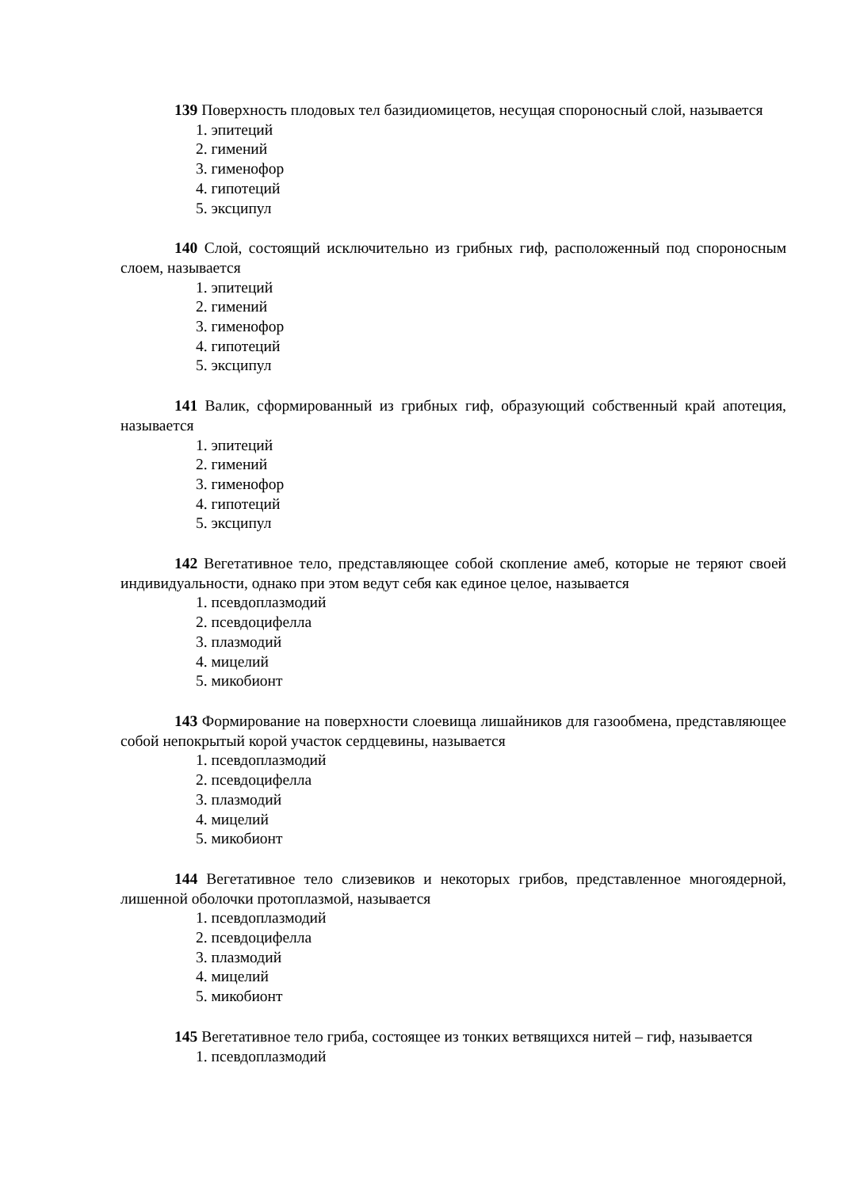139 Поверхность плодовых тел базидиомицетов, несущая спороносный слой, называется
1. эпитеций
2. гимений
3. гименофор
4. гипотеций
5. эксципул
140 Слой, состоящий исключительно из грибных гиф, расположенный под спороносным слоем, называется
1. эпитеций
2. гимений
3. гименофор
4. гипотеций
5. эксципул
141 Валик, сформированный из грибных гиф, образующий собственный край апотеция, называется
1. эпитеций
2. гимений
3. гименофор
4. гипотеций
5. эксципул
142 Вегетативное тело, представляющее собой скопление амеб, которые не теряют своей индивидуальности, однако при этом ведут себя как единое целое, называется
1. псевдоплазмодий
2. псевдоцифелла
3. плазмодий
4. мицелий
5. микобионт
143 Формирование на поверхности слоевища лишайников для газообмена, представляющее собой непокрытый корой участок сердцевины, называется
1. псевдоплазмодий
2. псевдоцифелла
3. плазмодий
4. мицелий
5. микобионт
144 Вегетативное тело слизевиков и некоторых грибов, представленное многоядерной, лишенной оболочки протоплазмой, называется
1. псевдоплазмодий
2. псевдоцифелла
3. плазмодий
4. мицелий
5. микобионт
145 Вегетативное тело гриба, состоящее из тонких ветвящихся нитей – гиф, называется
1. псевдоплазмодий